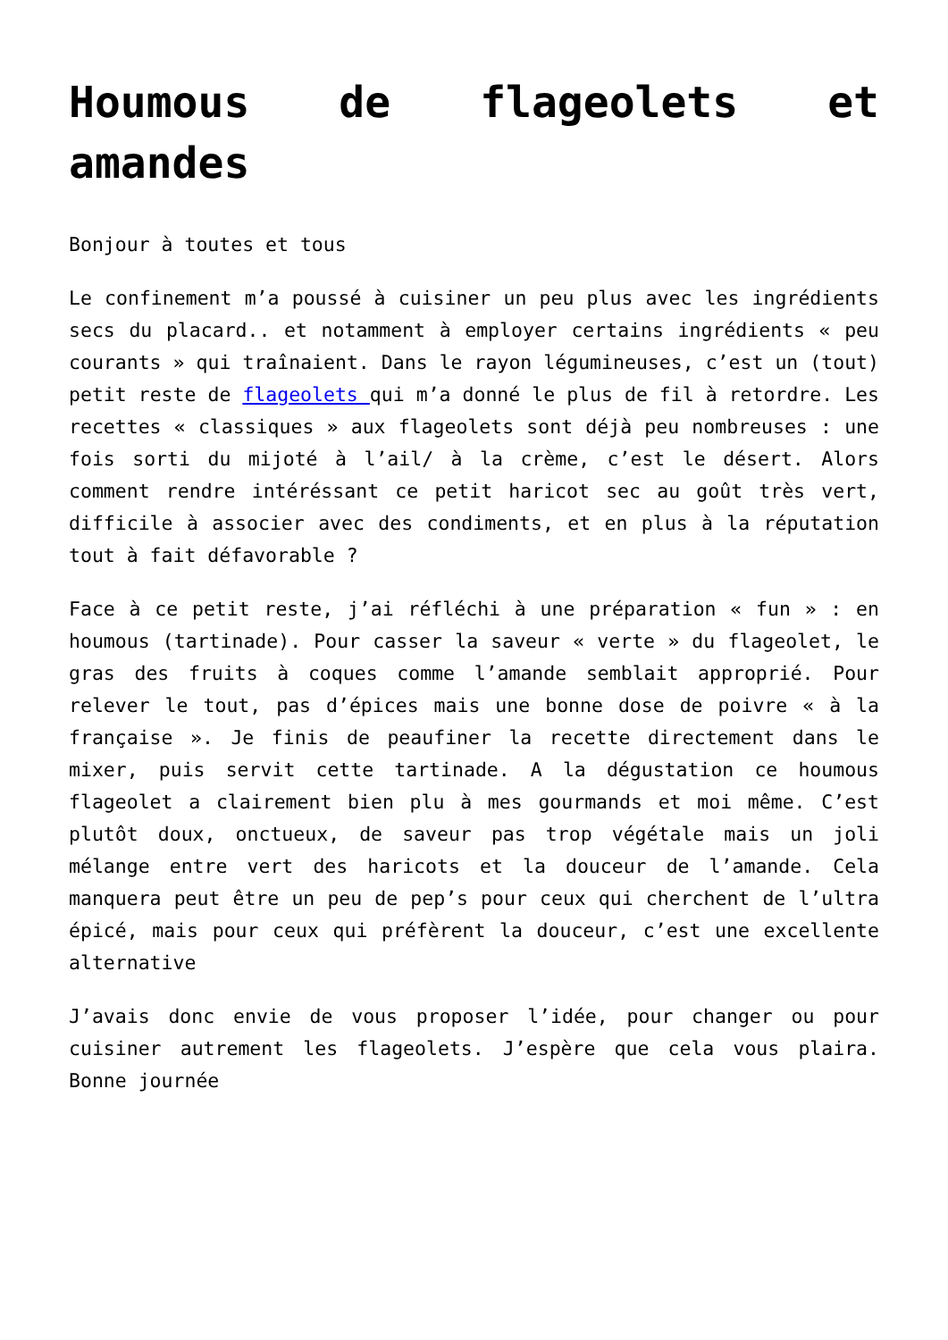Houmous de flageolets et amandes
Bonjour à toutes et tous
Le confinement m’a poussé à cuisiner un peu plus avec les ingrédients secs du placard.. et notamment à employer certains ingrédients « peu courants » qui traînaient. Dans le rayon légumineuses, c’est un (tout) petit reste de flageolets qui m’a donné le plus de fil à retordre. Les recettes « classiques » aux flageolets sont déjà peu nombreuses : une fois sorti du mijoté à l’ail/ à la crème, c’est le désert. Alors comment rendre intéréssant ce petit haricot sec au goût très vert, difficile à associer avec des condiments, et en plus à la réputation tout à fait défavorable ?
Face à ce petit reste, j’ai réfléchi à une préparation « fun » : en houmous (tartinade). Pour casser la saveur « verte » du flageolet, le gras des fruits à coques comme l’amande semblait approprié. Pour relever le tout, pas d’épices mais une bonne dose de poivre « à la française ». Je finis de peaufiner la recette directement dans le mixer, puis servit cette tartinade. A la dégustation ce houmous flageolet a clairement bien plu à mes gourmands et moi même. C’est plutôt doux, onctueux, de saveur pas trop végétale mais un joli mélange entre vert des haricots et la douceur de l’amande. Cela manquera peut être un peu de pep’s pour ceux qui cherchent de l’ultra épicé, mais pour ceux qui préfèrent la douceur, c’est une excellente alternative
J’avais donc envie de vous proposer l’idée, pour changer ou pour cuisiner autrement les flageolets. J’espère que cela vous plaira. Bonne journée